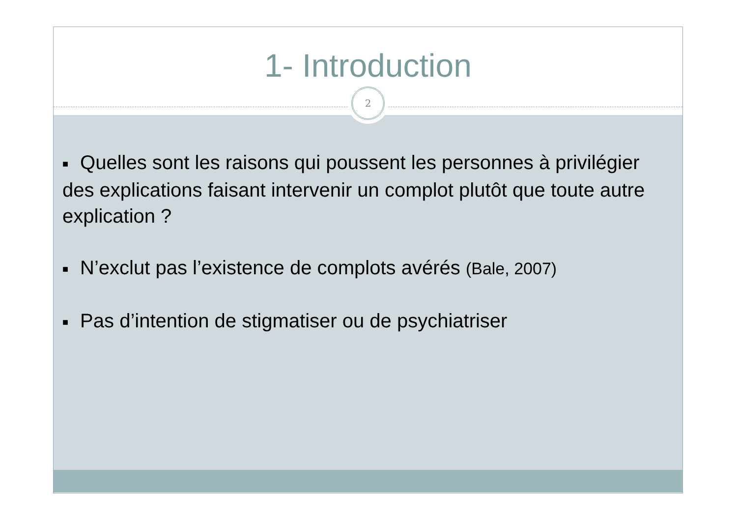1- Introduction
2
■ Quelles sont les raisons qui poussent les personnes à privilégier des explications faisant intervenir un complot plutôt que toute autre explication ?
■ N’exclut pas l’existence de complots avérés (Bale, 2007)
■ Pas d’intention de stigmatiser ou de psychiatriser